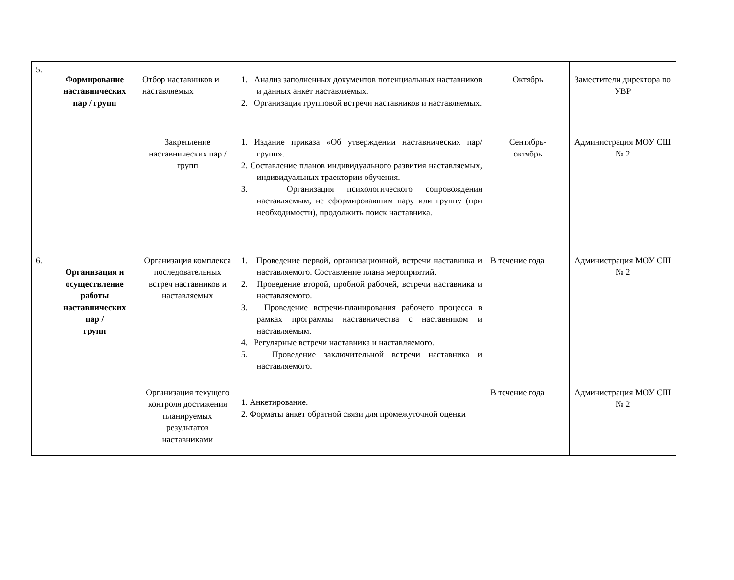| 5. | Формирование наставнических пар / групп | Отбор наставников и наставляемых | 1. Анализ заполненных документов потенциальных наставников и данных анкет наставляемых. 2. Организация групповой встречи наставников и наставляемых. | Октябрь | Заместители директора по УВР |
| | | Закрепление наставнических пар /групп | 1. Издание приказа «Об утверждении наставнических пар/групп». 2. Составление планов индивидуального развития наставляемых, индивидуальных траектории обучения. 3. Организация психологического сопровождения наставляемым, не сформировавшим пару или группу (при необходимости), продолжить поиск наставника. | Сентябрь- октябрь | Администрация МОУ СШ № 2 |
| 6. | Организация и осуществление работы наставнических пар / групп | Организация комплекса последовательных встреч наставников и наставляемых | 1. Проведение первой, организационной, встречи наставника и наставляемого. Составление плана мероприятий. 2. Проведение второй, пробной рабочей, встречи наставника и наставляемого. 3. Проведение встречи-планирования рабочего процесса в рамках программы наставничества с наставником и наставляемым. 4. Регулярные встречи наставника и наставляемого. 5. Проведение заключительной встречи наставника и наставляемого. | В течение года | Администрация МОУ СШ № 2 |
| | | Организация текущего контроля достижения планируемых результатов наставниками | 1. Анкетирование. 2. Форматы анкет обратной связи для промежуточной оценки | В течение года | Администрация МОУ СШ № 2 |